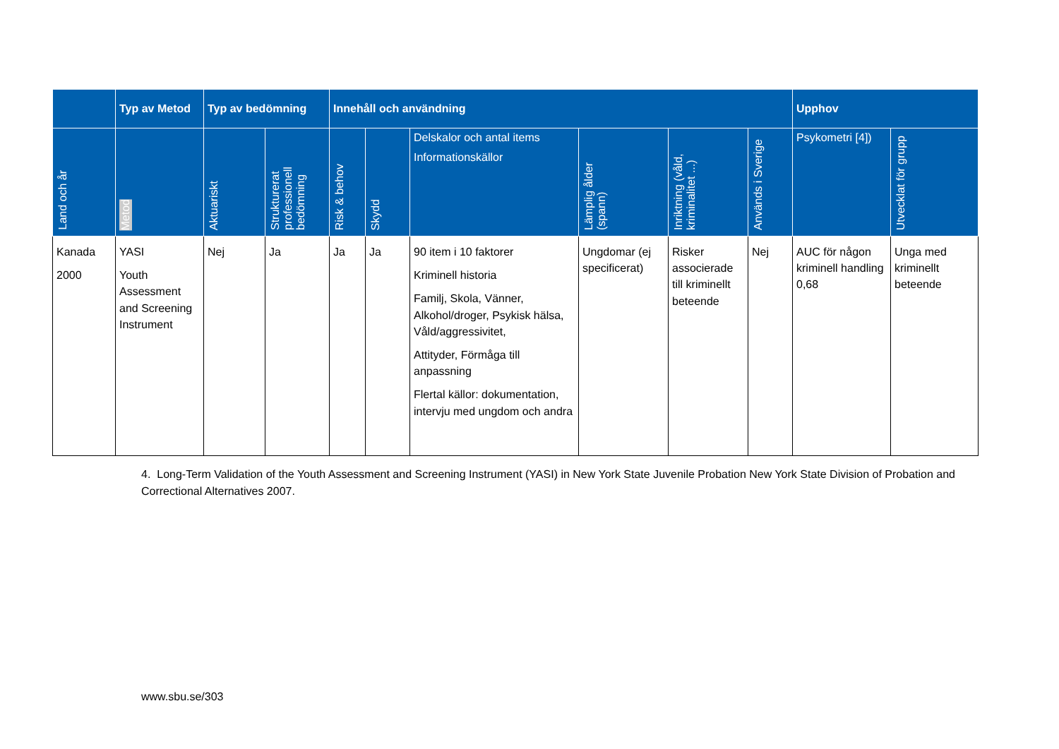| | Typ av Metod | Typ av bedömning | | Innehåll och användning | | | | | | Upphov | |
| --- | --- | --- | --- | --- | --- | --- | --- | --- | --- | --- | --- |
| Land och år | Metod | Aktuariskt | Strukturerat professionell bedömning | Risk & behov | Skydd | Delskalor och antal items Informationskällor | Lämplig ålder (spann) | Inriktning (våld, kriminalitet ...) | Används i Sverige | Psykometri [4]) | Utvecklat för grupp |
| Kanada 2000 | YASI Youth Assessment and Screening Instrument | Nej | Ja | Ja | Ja | 90 item i 10 faktorer Kriminell historia Familj, Skola, Vänner, Alkohol/droger, Psykisk hälsa, Våld/aggressivitet, Attityder, Förmåga till anpassning Flertal källor: dokumentation, intervju med ungdom och andra | Ungdomar (ej specificerat) | Risker associerade till kriminellt beteende | Nej | AUC för någon kriminell handling 0,68 | Unga med kriminellt beteende |
4. Long-Term Validation of the Youth Assessment and Screening Instrument (YASI) in New York State Juvenile Probation New York State Division of Probation and Correctional Alternatives 2007.
www.sbu.se/303